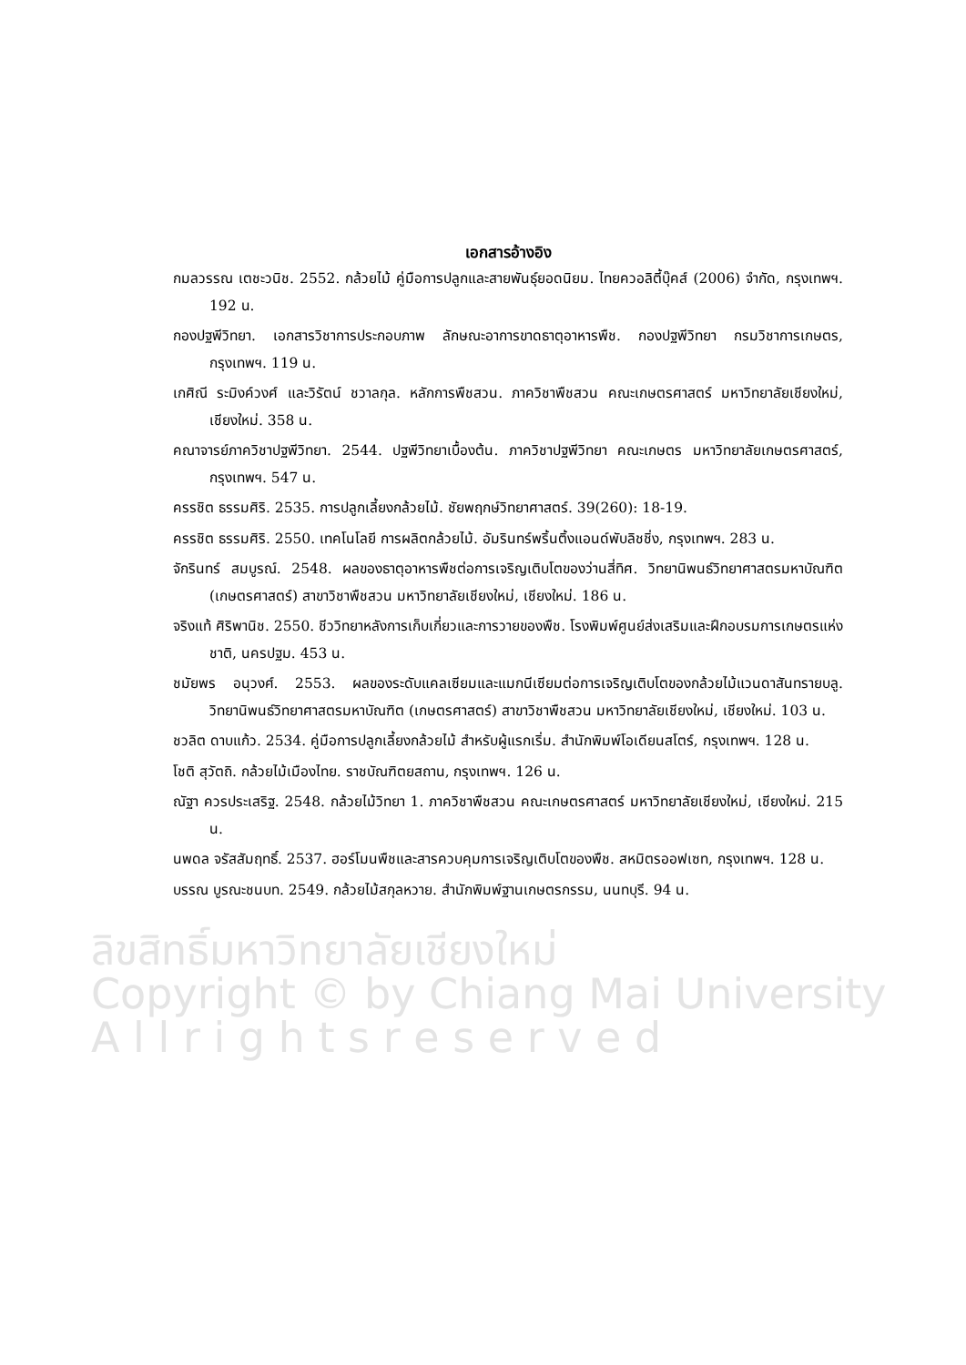ลิขสิทธิ์มหาวิทยาลัยเชียงใหม่
Copyright © by Chiang Mai University
A l l r i g h t s r e s e r v e d
เอกสารอ้างอิง
กมลวรรณ เตชะวนิช. 2552. กล้วยไม้ คู่มือการปลูกและสายพันธุ์ยอดนิยม. ไทยควอลิตี้บุ๊คส์ (2006) จำกัด, กรุงเทพฯ. 192 น.
กองปฐพีวิทยา. เอกสารวิชาการประกอบภาพ ลักษณะอาการขาดธาตุอาหารพืช. กองปฐพีวิทยา กรมวิชาการเกษตร, กรุงเทพฯ. 119 น.
เกศิณี ระมิงค์วงศ์ และวิรัตน์ ชวาลกุล. หลักการพืชสวน. ภาควิชาพืชสวน คณะเกษตรศาสตร์ มหาวิทยาลัยเชียงใหม่, เชียงใหม่. 358 น.
คณาจารย์ภาควิชาปฐพีวิทยา. 2544. ปฐพีวิทยาเบื้องต้น. ภาควิชาปฐพีวิทยา คณะเกษตร มหาวิทยาลัยเกษตรศาสตร์, กรุงเทพฯ. 547 น.
ครรชิต ธรรมศิริ. 2535. การปลูกเลี้ยงกล้วยไม้. ชัยพฤกษ์วิทยาศาสตร์. 39(260): 18-19.
ครรชิต ธรรมศิริ. 2550. เทคโนโลยี การผลิตกล้วยไม้. อัมรินทร์พริ้นติ้งแอนด์พับลิชชิ่ง, กรุงเทพฯ. 283 น.
จักรินทร์ สมบูรณ์. 2548. ผลของธาตุอาหารพืชต่อการเจริญเติบโตของว่านสี่ทิศ. วิทยานิพนธ์วิทยาศาสตรมหาบัณฑิต (เกษตรศาสตร์) สาขาวิชาพืชสวน มหาวิทยาลัยเชียงใหม่, เชียงใหม่. 186 น.
จริงแท้ ศิริพานิช. 2550. ชีววิทยาหลังการเก็บเกี่ยวและการวายของพืช. โรงพิมพ์ศูนย์ส่งเสริมและฝึกอบรมการเกษตรแห่งชาติ, นครปฐม. 453 น.
ชมัยพร อนุวงศ์. 2553. ผลของระดับแคลเซียมและแมกนีเซียมต่อการเจริญเติบโตของกล้วยไม้แวนดาสันทรายบลู. วิทยานิพนธ์วิทยาศาสตรมหาบัณฑิต (เกษตรศาสตร์) สาขาวิชาพืชสวน มหาวิทยาลัยเชียงใหม่, เชียงใหม่. 103 น.
ชวลิต ดาบแก้ว. 2534. คู่มือการปลูกเลี้ยงกล้วยไม้ สำหรับผู้แรกเริ่ม. สำนักพิมพ์โอเดียนสโตร์, กรุงเทพฯ. 128 น.
โชติ สุวัตถิ. กล้วยไม้เมืองไทย. ราชบัณฑิตยสถาน, กรุงเทพฯ. 126 น.
ณัฐา ควรประเสริฐ. 2548. กล้วยไม้วิทยา 1. ภาควิชาพืชสวน คณะเกษตรศาสตร์ มหาวิทยาลัยเชียงใหม่, เชียงใหม่. 215 น.
นพดล จรัสสัมฤทธิ์. 2537. ฮอร์โมนพืชและสารควบคุมการเจริญเติบโตของพืช. สหมิตรออฟเซท, กรุงเทพฯ. 128 น.
บรรณ บูรณะชนบท. 2549. กล้วยไม้สกุลหวาย. สำนักพิมพ์ฐานเกษตรกรรม, นนทบุรี. 94 น.